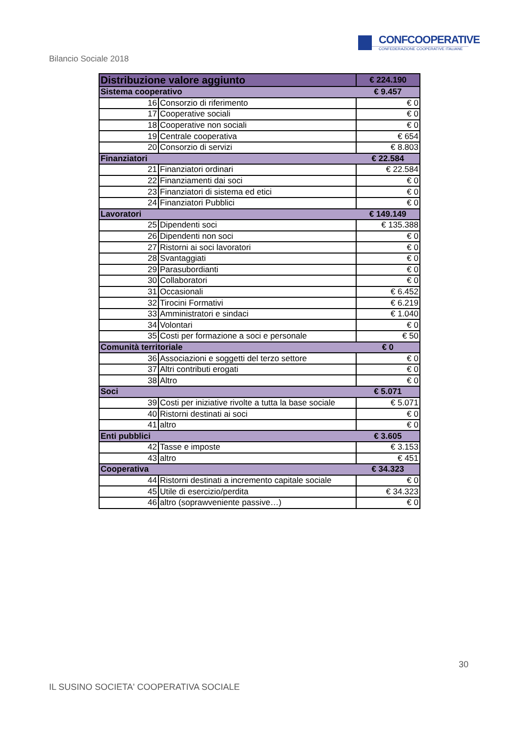CONFCOOPERATIVE
CONFEDERAZIONE COOPERATIVE ITALIANE
Bilancio Sociale 2018
| Distribuzione valore aggiunto | | € 224.190 |
| --- | --- | --- |
| Sistema cooperativo | | € 9.457 |
| 16 | Consorzio di riferimento | € 0 |
| 17 | Cooperative sociali | € 0 |
| 18 | Cooperative non sociali | € 0 |
| 19 | Centrale cooperativa | € 654 |
| 20 | Consorzio di servizi | € 8.803 |
| Finanziatori | | € 22.584 |
| 21 | Finanziatori ordinari | € 22.584 |
| 22 | Finanziamenti dai soci | € 0 |
| 23 | Finanziatori di sistema ed etici | € 0 |
| 24 | Finanziatori Pubblici | € 0 |
| Lavoratori | | € 149.149 |
| 25 | Dipendenti soci | € 135.388 |
| 26 | Dipendenti non soci | € 0 |
| 27 | Ristorni ai soci lavoratori | € 0 |
| 28 | Svantaggiati | € 0 |
| 29 | Parasubordianti | € 0 |
| 30 | Collaboratori | € 0 |
| 31 | Occasionali | € 6.452 |
| 32 | Tirocini Formativi | € 6.219 |
| 33 | Amministratori e sindaci | € 1.040 |
| 34 | Volontari | € 0 |
| 35 | Costi per formazione a soci e personale | € 50 |
| Comunità territoriale | | € 0 |
| 36 | Associazioni e soggetti del terzo settore | € 0 |
| 37 | Altri contributi erogati | € 0 |
| 38 | Altro | € 0 |
| Soci | | € 5.071 |
| 39 | Costi per iniziative rivolte a tutta la base sociale | € 5.071 |
| 40 | Ristorni destinati ai soci | € 0 |
| 41 | altro | € 0 |
| Enti pubblici | | € 3.605 |
| 42 | Tasse e imposte | € 3.153 |
| 43 | altro | € 451 |
| Cooperativa | | € 34.323 |
| 44 | Ristorni destinati a incremento capitale sociale | € 0 |
| 45 | Utile di esercizio/perdita | € 34.323 |
| 46 | altro (soprawveniente passive…) | € 0 |
30
IL SUSINO SOCIETA' COOPERATIVA SOCIALE